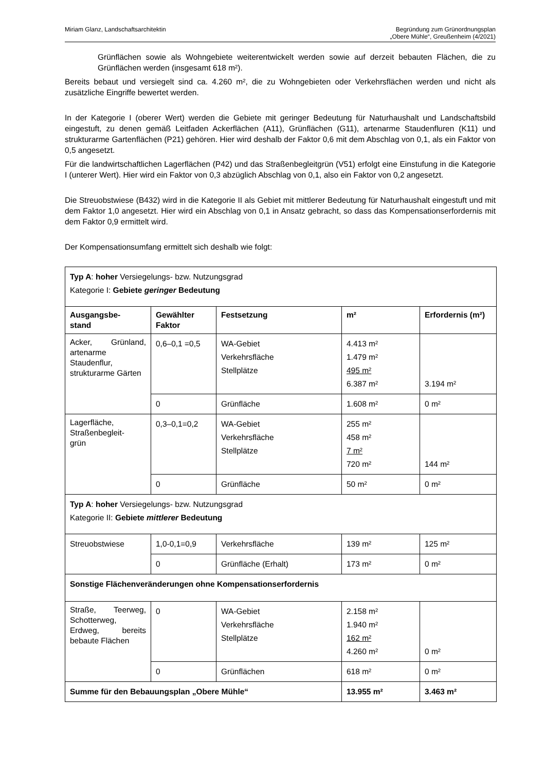Miriam Glanz, Landschaftsarchitektin
Begründung zum Grünordnungsplan
„Obere Mühle“, Greußenheim (4/2021)
Grünflächen sowie als Wohngebiete weiterentwickelt werden sowie auf derzeit bebauten Flächen, die zu Grünflächen werden (insgesamt 618 m²).
Bereits bebaut und versiegelt sind ca. 4.260 m², die zu Wohngebieten oder Verkehrsflächen werden und nicht als zusätzliche Eingriffe bewertet werden.
In der Kategorie I (oberer Wert) werden die Gebiete mit geringer Bedeutung für Naturhaushalt und Landschaftsbild eingestuft, zu denen gemäß Leitfaden Ackerflächen (A11), Grünflächen (G11), artenarme Staudenfluren (K11) und strukturarme Gartenflächen (P21) gehören. Hier wird deshalb der Faktor 0,6 mit dem Abschlag von 0,1, als ein Faktor von 0,5 angesetzt.
Für die landwirtschaftlichen Lagerflächen (P42) und das Straßenbegleitgrün (V51) erfolgt eine Einstufung in die Kategorie I (unterer Wert). Hier wird ein Faktor von 0,3 abzüglich Abschlag von 0,1, also ein Faktor von 0,2 angesetzt.
Die Streuobstwiese (B432) wird in die Kategorie II als Gebiet mit mittlerer Bedeutung für Naturhaushalt eingestuft und mit dem Faktor 1,0 angesetzt. Hier wird ein Abschlag von 0,1 in Ansatz gebracht, so dass das Kompensationserfordernis mit dem Faktor 0,9 ermittelt wird.
Der Kompensationsumfang ermittelt sich deshalb wie folgt:
| Typ A : hoher Versiegelungs- bzw. Nutzungsgrad Kategorie I: Gebiete geringer Bedeutung | | | | |
| Ausgangsbe- stand | Gewählter Faktor | Festsetzung | m² | Erfordernis (m²) |
| Acker, Grünland, artenarme Staudenflur, strukturarme Gärten | 0,6–0,1 =0,5 | WA-Gebiet Verkehrsfläche Stellplätze | 4.413 m² 1.479 m² 495 m² 6.387 m² | 3.194 m² |
| | 0 | Grünfläche | 1.608 m² | 0 m² |
| Lagerfläche, Straßenbegleit- grün | 0,3–0,1=0,2 | WA-Gebiet Verkehrsfläche Stellplätze | 255 m² 458 m² 7 m² 720 m² | 144 m² |
| | 0 | Grünfläche | 50 m² | 0 m² |
| Typ A : hoher Versiegelungs- bzw. Nutzungsgrad Kategorie II: Gebiete mittlerer Bedeutung | | | | |
| Streuobstwiese | 1,0-0,1=0,9 | Verkehrsfläche | 139 m² | 125 m² |
| | 0 | Grünfläche (Erhalt) | 173 m² | 0 m² |
| Sonstige Flächenveränderungen ohne Kompensationserfordernis | | | | |
| Straße, Teerweg, Schotterweg, Erdweg, bereits bebaute Flächen | 0 | WA-Gebiet Verkehrsfläche Stellplätze | 2.158 m² 1.940 m² 162 m² 4.260 m² | 0 m² |
| | 0 | Grünflächen | 618 m² | 0 m² |
| Summe für den Bebauungsplan „Obere Mühle“ | | | 13.955 m² | 3.463 m² |